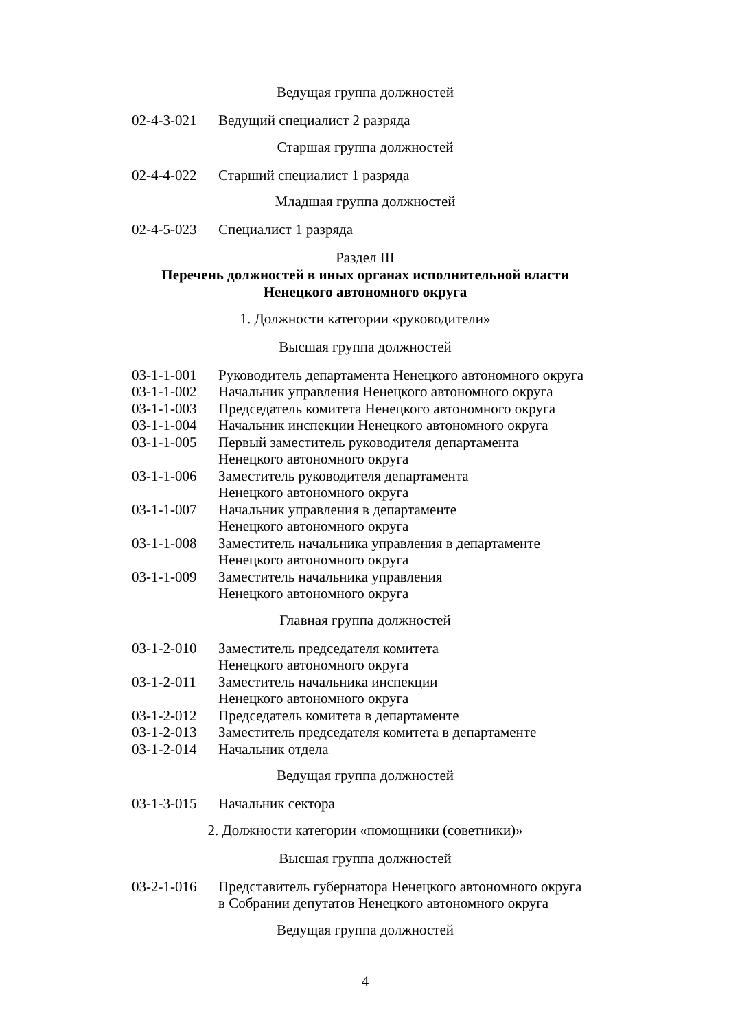Ведущая группа должностей
| 02-4-3-021 | Ведущий специалист 2 разряда |
Старшая группа должностей
| 02-4-4-022 | Старший специалист 1 разряда |
Младшая группа должностей
| 02-4-5-023 | Специалист 1 разряда |
Раздел III
Перечень должностей в иных органах исполнительной власти
Ненецкого автономного округа
1. Должности категории «руководители»
Высшая группа должностей
| 03-1-1-001 | Руководитель департамента Ненецкого автономного округа |
| 03-1-1-002 | Начальник управления Ненецкого автономного округа |
| 03-1-1-003 | Председатель комитета Ненецкого автономного округа |
| 03-1-1-004 | Начальник инспекции Ненецкого автономного округа |
| 03-1-1-005 | Первый заместитель руководителя департамента Ненецкого автономного округа |
| 03-1-1-006 | Заместитель руководителя департамента Ненецкого автономного округа |
| 03-1-1-007 | Начальник управления в департаменте Ненецкого автономного округа |
| 03-1-1-008 | Заместитель начальника управления в департаменте Ненецкого автономного округа |
| 03-1-1-009 | Заместитель начальника управления Ненецкого автономного округа |
Главная группа должностей
| 03-1-2-010 | Заместитель председателя комитета Ненецкого автономного округа |
| 03-1-2-011 | Заместитель начальника инспекции Ненецкого автономного округа |
| 03-1-2-012 | Председатель комитета в департаменте |
| 03-1-2-013 | Заместитель председателя комитета в департаменте |
| 03-1-2-014 | Начальник отдела |
Ведущая группа должностей
| 03-1-3-015 | Начальник сектора |
2. Должности категории «помощники (советники)»
Высшая группа должностей
| 03-2-1-016 | Представитель губернатора Ненецкого автономного округа в Собрании депутатов Ненецкого автономного округа |
Ведущая группа должностей
4